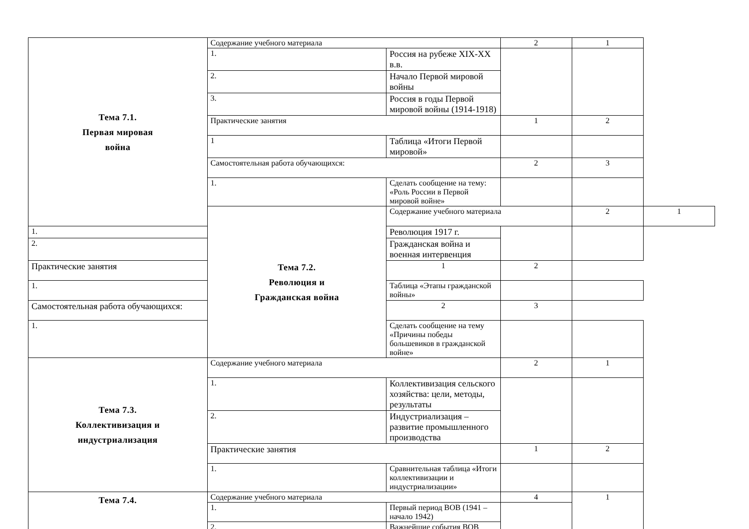| Тема 7.1. Первая мировая война | Содержание учебного материала | | 2 | 1 | |
| | 1. | Россия на рубеже XIX-XX в.в. | | | |
| | 2. | Начало Первой мировой войны | | | |
| | 3. | Россия в годы Первой мировой войны (1914-1918) | | | |
| | Практические занятия | | 1 | 2 | |
| | 1 | Таблица «Итоги Первой мировой» | | | |
| | Самостоятельная работа обучающихся: | | 2 | 3 | |
| | 1. | Сделать сообщение на тему: «Роль России в Первой мировой войне» | | | |
| | Тема 7.2. Революция и Гражданская война | Содержание учебного материала | | 2 | 1 |
| 1. | | Революция 1917 г. | | | |
| 2. | | Гражданская война и военная интервенция | | | |
| Практические занятия | | 1 | 2 | | |
| 1. | | Таблица «Этапы гражданской войны» | | | |
| Самостоятельная работа обучающихся: | | 2 | 3 | | |
| 1. | | Сделать сообщение на тему «Причины победы большевиков в гражданской войне» | | | |
| Тема 7.3. Коллективизация и индустриализация | Содержание учебного материала | | 2 | 1 | |
| | 1. | Коллективизация сельского хозяйства: цели, методы, результаты | | | |
| | 2. | Индустриализация – развитие промышленного производства | | | |
| | Практические занятия | | 1 | 2 | |
| | 1. | Сравнительная таблица «Итоги коллективизации и индустриализации» | | | |
| Тема 7.4. | Содержание учебного материала | | 4 | 1 | |
| | 1. | Первый период ВОВ (1941 – начало 1942) | | | |
| | 2. | Важнейшие события ВОВ | | | |